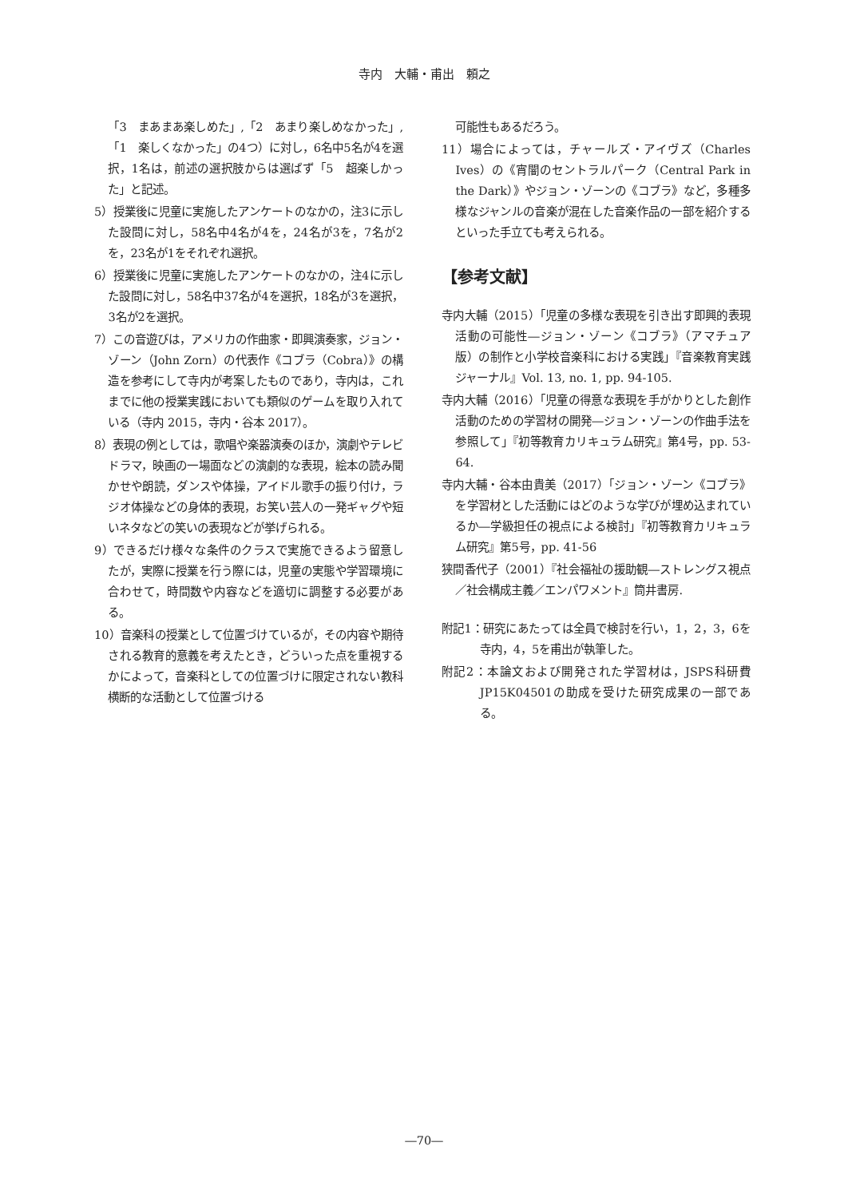寺内　大輔・甫出　頼之
「3　まあまあ楽しめた」,「2　あまり楽しめなかった」,「1　楽しくなかった」の4つ）に対し，6名中5名が4を選択，1名は，前述の選択肢からは選ばず「5　超楽しかった」と記述。
5）授業後に児童に実施したアンケートのなかの，注3に示した設問に対し，58名中4名が4を，24名が3を，7名が2を，23名が1をそれぞれ選択。
6）授業後に児童に実施したアンケートのなかの，注4に示した設問に対し，58名中37名が4を選択，18名が3を選択，3名が2を選択。
7）この音遊びは，アメリカの作曲家・即興演奏家，ジョン・ゾーン（John Zorn）の代表作《コブラ（Cobra）》の構造を参考にして寺内が考案したものであり，寺内は，これまでに他の授業実践においても類似のゲームを取り入れている（寺内 2015，寺内・谷本 2017）。
8）表現の例としては，歌唱や楽器演奏のほか，演劇やテレビドラマ，映画の一場面などの演劇的な表現，絵本の読み聞かせや朗読，ダンスや体操，アイドル歌手の振り付け，ラジオ体操などの身体的表現，お笑い芸人の一発ギャグや短いネタなどの笑いの表現などが挙げられる。
9）できるだけ様々な条件のクラスで実施できるよう留意したが，実際に授業を行う際には，児童の実態や学習環境に合わせて，時間数や内容などを適切に調整する必要がある。
10）音楽科の授業として位置づけているが，その内容や期待される教育的意義を考えたとき，どういった点を重視するかによって，音楽科としての位置づけに限定されない教科横断的な活動として位置づける
可能性もあるだろう。
11）場合によっては，チャールズ・アイヴズ（Charles Ives）の《宵闇のセントラルパーク（Central Park in the Dark）》やジョン・ゾーンの《コブラ》など，多種多様なジャンルの音楽が混在した音楽作品の一部を紹介するといった手立ても考えられる。
【参考文献】
寺内大輔（2015）「児童の多様な表現を引き出す即興的表現活動の可能性―ジョン・ゾーン《コブラ》（アマチュア版）の制作と小学校音楽科における実践」『音楽教育実践ジャーナル』Vol. 13, no. 1, pp. 94-105.
寺内大輔（2016）「児童の得意な表現を手がかりとした創作活動のための学習材の開発―ジョン・ゾーンの作曲手法を参照して」『初等教育カリキュラム研究』第4号，pp. 53-64.
寺内大輔・谷本由貴美（2017）「ジョン・ゾーン《コブラ》を学習材とした活動にはどのような学びが埋め込まれているか―学級担任の視点による検討」『初等教育カリキュラム研究』第5号，pp. 41-56
狭間香代子（2001）『社会福祉の援助観―ストレングス視点／社会構成主義／エンパワメント』筒井書房.
附記1：研究にあたっては全員で検討を行い，1，2，3，6を寺内，4，5を甫出が執筆した。
附記2：本論文および開発された学習材は，JSPS科研費 JP15K04501の助成を受けた研究成果の一部である。
―70―